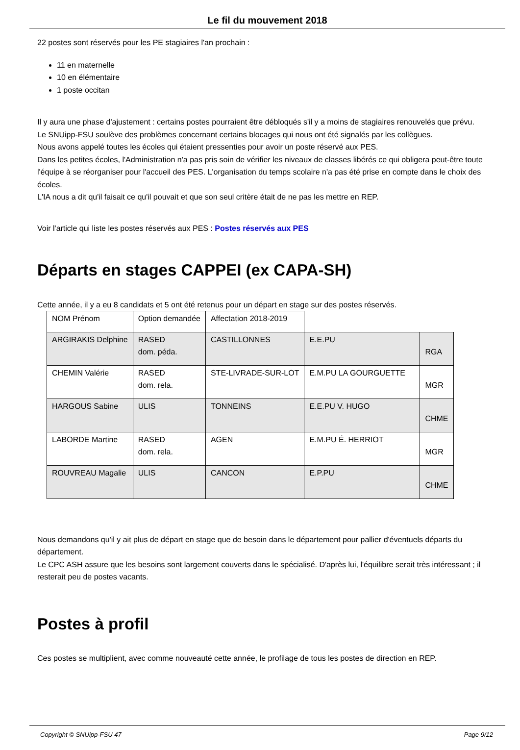Le fil du mouvement 2018
22 postes sont réservés pour les PE stagiaires l'an prochain :
11 en maternelle
10 en élémentaire
1 poste occitan
Il y aura une phase d'ajustement : certains postes pourraient être débloqués s'il y a moins de stagiaires renouvelés que prévu.
Le SNUipp-FSU soulève des problèmes concernant certains blocages qui nous ont été signalés par les collègues.
Nous avons appelé toutes les écoles qui étaient pressenties pour avoir un poste réservé aux PES.
Dans les petites écoles, l'Administration n'a pas pris soin de vérifier les niveaux de classes libérés ce qui obligera peut-être toute l'équipe à se réorganiser pour l'accueil des PES. L'organisation du temps scolaire n'a pas été prise en compte dans le choix des écoles.
L'IA nous a dit qu'il faisait ce qu'il pouvait et que son seul critère était de ne pas les mettre en REP.
Voir l'article qui liste les postes réservés aux PES : Postes réservés aux PES
Départs en stages CAPPEI (ex CAPA-SH)
Cette année, il y a eu 8 candidats et 5 ont été retenus pour un départ en stage sur des postes réservés.
| NOM Prénom | Option demandée | Affectation 2018-2019 | | |
| ARGIRAKIS Delphine | RASED dom. péda. | CASTILLONNES | E.E.PU | RGA |
| CHEMIN Valérie | RASED dom. rela. | STE-LIVRADE-SUR-LOT | E.M.PU LA GOURGUETTE | MGR |
| HARGOUS Sabine | ULIS | TONNEINS | E.E.PU V. HUGO | CHME |
| LABORDE Martine | RASED dom. rela. | AGEN | E.M.PU É. HERRIOT | MGR |
| ROUVREAU Magalie | ULIS | CANCON | E.P.PU | CHME |
Nous demandons qu'il y ait plus de départ en stage que de besoin dans le département pour pallier d'éventuels départs du département.
Le CPC ASH assure que les besoins sont largement couverts dans le spécialisé. D'après lui, l'équilibre serait très intéressant ; il resterait peu de postes vacants.
Postes à profil
Ces postes se multiplient, avec comme nouveauté cette année, le profilage de tous les postes de direction en REP.
Copyright © SNUipp-FSU 47 Page 9/12